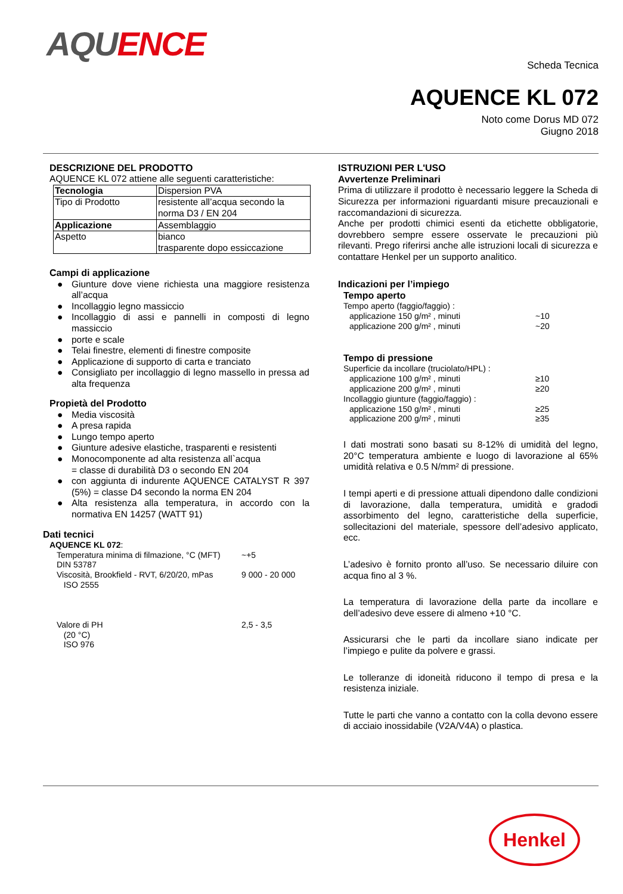AQU ENCE
Scheda Tecnica
AQUENCE KL 072
Noto come Dorus MD 072
Giugno 2018
DESCRIZIONE DEL PRODOTTO
AQUENCE KL 072 attiene alle seguenti caratteristiche:
| Tecnologia | Dispersion PVA |
| Tipo di Prodotto | resistente all’acqua secondo la norma D3 / EN 204 |
| Applicazione | Assemblaggio |
| Aspetto | bianco trasparente dopo essiccazione |
Campi di applicazione
● Giunture dove viene richiesta una maggiore resistenza all’acqua
● Incollaggio legno massiccio
● Incollaggio di assi e pannelli in composti di legno massiccio
● porte e scale
● Telai finestre, elementi di finestre composite
● Applicazione di supporto di carta e tranciato
● Consigliato per incollaggio di legno massello in pressa ad alta frequenza
Propietà del Prodotto
● Media viscosità
● A presa rapida
● Lungo tempo aperto
● Giunture adesive elastiche, trasparenti e resistenti
● Monocomponente ad alta resistenza all`acqua
= classe di durabilità D3 o secondo EN 204
● con aggiunta di indurente AQUENCE CATALYST R 397 (5%) = classe D4 secondo la norma EN 204
● Alta resistenza alla temperatura, in accordo con la normativa EN 14257 (WATT 91)
Dati tecnici
AQUENCE KL 072:
Temperatura minima di filmazione, °C (MFT)
DIN 53787
~+5
Viscosità, Brookfield - RVT, 6/20/20, mPas
ISO 2555
9 000 - 20 000
Valore di PH
(20 °C)
ISO 976
2,5 - 3,5
ISTRUZIONI PER L'USO
Avvertenze Preliminari
Prima di utilizzare il prodotto è necessario leggere la Scheda di Sicurezza per informazioni riguardanti misure precauzionali e raccomandazioni di sicurezza.
Anche per prodotti chimici esenti da etichette obbligatorie, dovrebbero sempre essere osservate le precauzioni più rilevanti. Prego riferirsi anche alle istruzioni locali di sicurezza e contattare Henkel per un supporto analitico.
Indicazioni per l’impiego
Tempo aperto
Tempo aperto (faggio/faggio) :
applicazione 150 g/m² , minuti ~10
applicazione 200 g/m² , minuti ~20
Tempo di pressione
Superficie da incollare (truciolato/HPL) :
applicazione 100 g/m² , minuti ≥10
applicazione 200 g/m² , minuti ≥20
Incollaggio giunture (faggio/faggio) :
applicazione 150 g/m² , minuti ≥25
applicazione 200 g/m² , minuti ≥35
I dati mostrati sono basati su 8-12% di umidità del legno, 20°C temperatura ambiente e luogo di lavorazione al 65% umidità relativa e 0.5 N/mm² di pressione.
I tempi aperti e di pressione attuali dipendono dalle condizioni di lavorazione, dalla temperatura, umidità e gradodi assorbimento del legno, caratteristiche della superficie, sollecitazioni del materiale, spessore dell’adesivo applicato, ecc.
L’adesivo è fornito pronto all’uso. Se necessario diluire con acqua fino al 3 %.
La temperatura di lavorazione della parte da incollare e dell’adesivo deve essere di almeno +10 °C.
Assicurarsi che le parti da incollare siano indicate per l’impiego e pulite da polvere e grassi.
Le tolleranze di idoneità riducono il tempo di presa e la resistenza iniziale.
Tutte le parti che vanno a contatto con la colla devono essere di acciaio inossidabile (V2A/V4A) o plastica.
Henkel